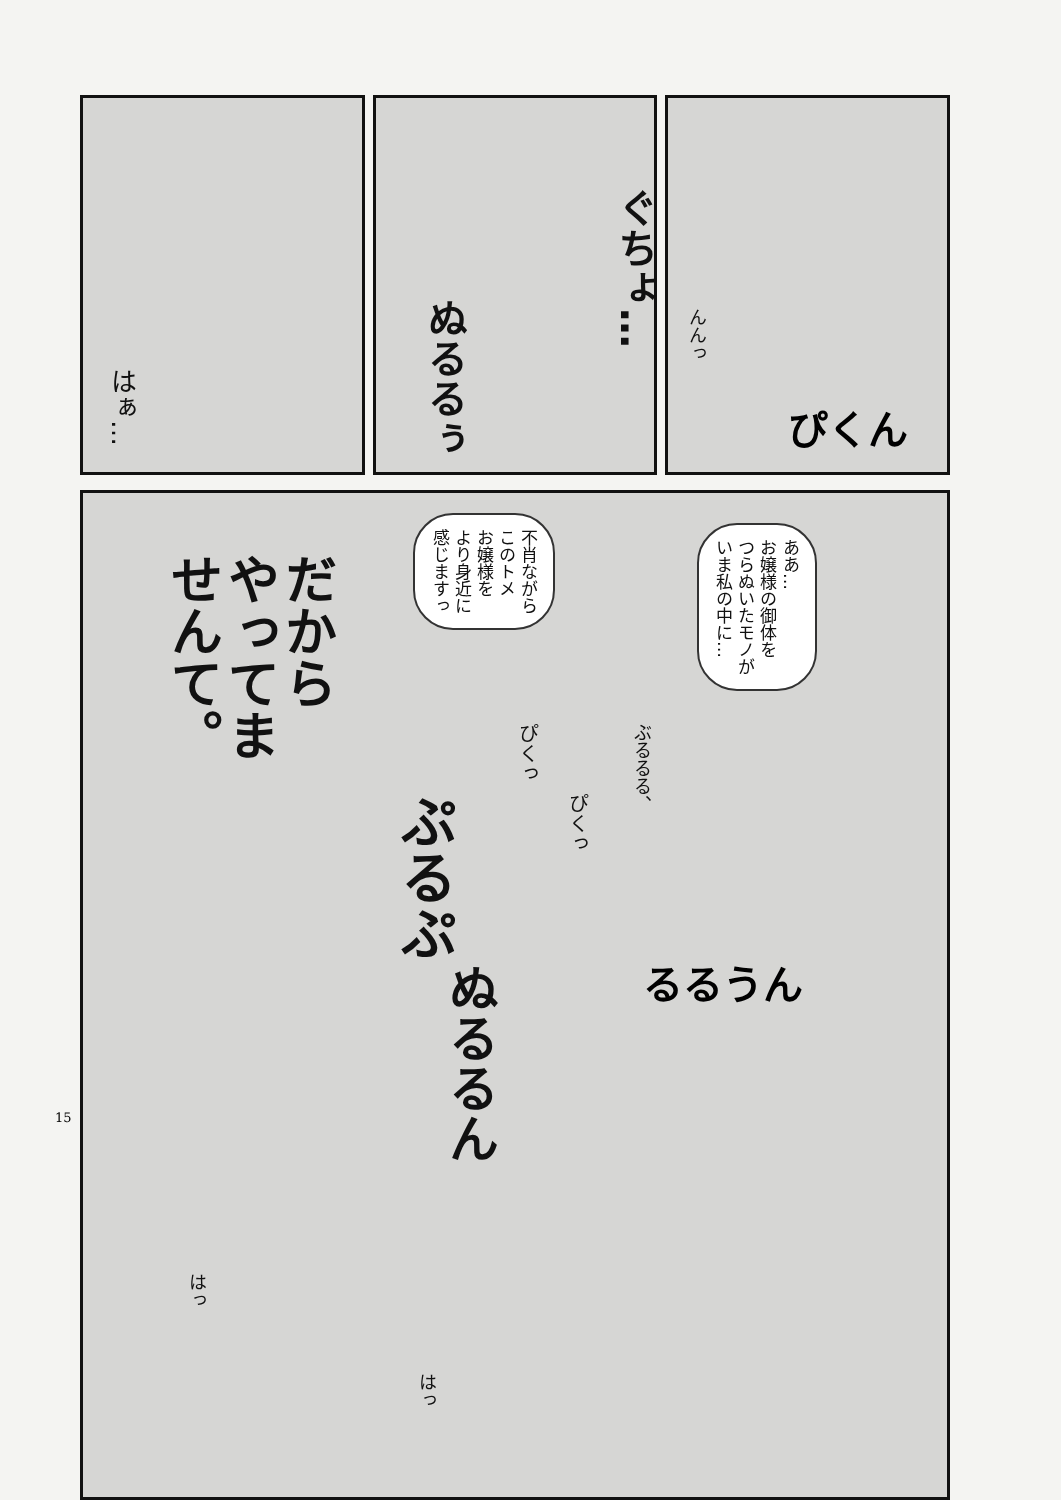はぁ…
ぐちょ…
ぬるるぅ
んんっ
ぴくん
ああ…
お嬢様の御体を
つらぬいたモノが
いま私の中に…
不肖ながら
このトメ
お嬢様を
より身近に
感じますっ
だから
やってま
せんて。
ぴくっ
ぶるるる、
ぴくっ
ぷるぷ
ぬるるん
るるうん
はっ
はっ
15